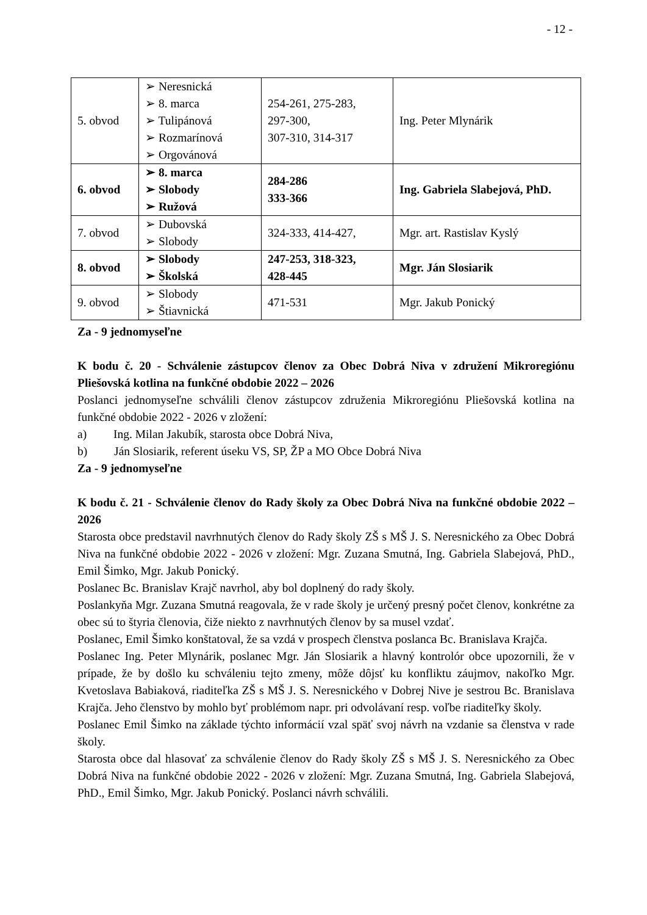- 12 -
| 5. obvod | ➢ Neresnická ➢ 8. marca ➢ Tulipánová ➢ Rozmarínová ➢ Orgovánová | 254-261, 275-283, 297-300, 307-310, 314-317 | Ing. Peter Mlynárik |
| 6. obvod | ➢ 8. marca ➢ Slobody ➢ Ružová | 284-286 333-366 | Ing. Gabriela Slabejová, PhD. |
| 7. obvod | ➢ Dubovská ➢ Slobody | 324-333, 414-427, | Mgr. art. Rastislav Kyslý |
| 8. obvod | ➢ Slobody ➢ Školská | 247-253, 318-323, 428-445 | Mgr. Ján Slosiarik |
| 9. obvod | ➢ Slobody ➢ Štiavnická | 471-531 | Mgr. Jakub Ponický |
Za - 9 jednomyseľne
K bodu č. 20 - Schválenie zástupcov členov za Obec Dobrá Niva v združení Mikroregiónu Pliešovská kotlina na funkčné obdobie 2022 – 2026
Poslanci jednomyseľne schválili členov zástupcov združenia Mikroregiónu Pliešovská kotlina na funkčné obdobie 2022 - 2026 v zložení:
a) Ing. Milan Jakubík, starosta obce Dobrá Niva,
b) Ján Slosiarik, referent úseku VS, SP, ŽP a MO Obce Dobrá Niva
Za - 9 jednomyseľne
K bodu č. 21 - Schválenie členov do Rady školy za Obec Dobrá Niva na funkčné obdobie 2022 – 2026
Starosta obce predstavil navrhnutých členov do Rady školy ZŠ s MŠ J. S. Neresnického za Obec Dobrá Niva na funkčné obdobie 2022 - 2026 v zložení: Mgr. Zuzana Smutná, Ing. Gabriela Slabejová, PhD., Emil Šimko, Mgr. Jakub Ponický.
Poslanec Bc. Branislav Krajč navrhol, aby bol doplnený do rady školy.
Poslankyňa Mgr. Zuzana Smutná reagovala, že v rade školy je určený presný počet členov, konkrétne za obec sú to štyria členovia, čiže niekto z navrhnutých členov by sa musel vzdať.
Poslanec, Emil Šimko konštatoval, že sa vzdá v prospech členstva poslanca Bc. Branislava Krajča.
Poslanec Ing. Peter Mlynárik, poslanec Mgr. Ján Slosiarik a hlavný kontrolór obce upozornili, že v prípade, že by došlo ku schváleniu tejto zmeny, môže dôjsť ku konfliktu záujmov, nakoľko Mgr. Kvetoslava Babiaková, riaditeľka ZŠ s MŠ J. S. Neresnického v Dobrej Nive je sestrou Bc. Branislava Krajča. Jeho členstvo by mohlo byť problémom napr. pri odvolávaní resp. voľbe riaditeľky školy.
Poslanec Emil Šimko na základe týchto informácií vzal späť svoj návrh na vzdanie sa členstva v rade školy.
Starosta obce dal hlasovať za schválenie členov do Rady školy ZŠ s MŠ J. S. Neresnického za Obec Dobrá Niva na funkčné obdobie 2022 - 2026 v zložení: Mgr. Zuzana Smutná, Ing. Gabriela Slabejová, PhD., Emil Šimko, Mgr. Jakub Ponický. Poslanci návrh schválili.